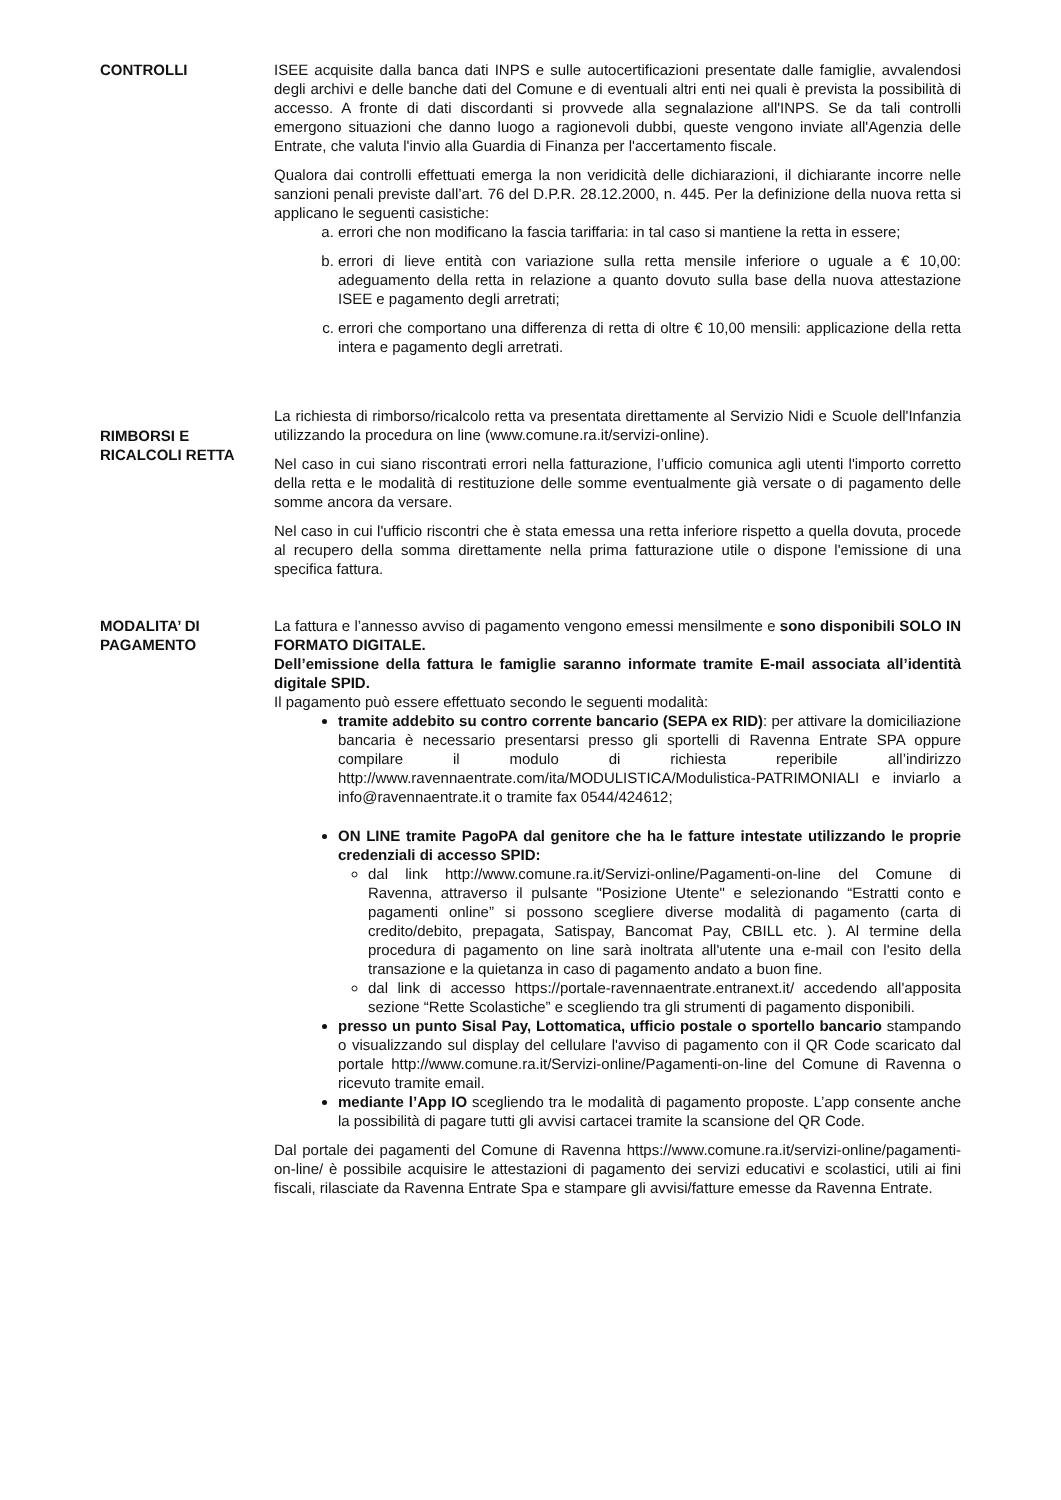CONTROLLI ISEE acquisite dalla banca dati INPS e sulle autocertificazioni presentate dalle famiglie, avvalendosi degli archivi e delle banche dati del Comune e di eventuali altri enti nei quali è prevista la possibilità di accesso. A fronte di dati discordanti si provvede alla segnalazione all'INPS. Se da tali controlli emergono situazioni che danno luogo a ragionevoli dubbi, queste vengono inviate all'Agenzia delle Entrate, che valuta l'invio alla Guardia di Finanza per l'accertamento fiscale.
Qualora dai controlli effettuati emerga la non veridicità delle dichiarazioni, il dichiarante incorre nelle sanzioni penali previste dall’art. 76 del D.P.R. 28.12.2000, n. 445. Per la definizione della nuova retta si applicano le seguenti casistiche:
a. errori che non modificano la fascia tariffaria: in tal caso si mantiene la retta in essere;
b. errori di lieve entità con variazione sulla retta mensile inferiore o uguale a € 10,00: adeguamento della retta in relazione a quanto dovuto sulla base della nuova attestazione ISEE e pagamento degli arretrati;
c. errori che comportano una differenza di retta di oltre € 10,00 mensili: applicazione della retta intera e pagamento degli arretrati.
RIMBORSI E RICALCOLI RETTA
La richiesta di rimborso/ricalcolo retta va presentata direttamente al Servizio Nidi e Scuole dell'Infanzia utilizzando la procedura on line (www.comune.ra.it/servizi-online).
Nel caso in cui siano riscontrati errori nella fatturazione, l’ufficio comunica agli utenti l'importo corretto della retta e le modalità di restituzione delle somme eventualmente già versate o di pagamento delle somme ancora da versare.
Nel caso in cui l'ufficio riscontri che è stata emessa una retta inferiore rispetto a quella dovuta, procede al recupero della somma direttamente nella prima fatturazione utile o dispone l'emissione di una specifica fattura.
MODALITA’ DI PAGAMENTO
La fattura e l’annesso avviso di pagamento vengono emessi mensilmente e sono disponibili SOLO IN FORMATO DIGITALE.
Dell’emissione della fattura le famiglie saranno informate tramite E-mail associata all’identità digitale SPID.
Il pagamento può essere effettuato secondo le seguenti modalità:
tramite addebito su contro corrente bancario (SEPA ex RID): per attivare la domiciliazione bancaria è necessario presentarsi presso gli sportelli di Ravenna Entrate SPA oppure compilare il modulo di richiesta reperibile all’indirizzo http://www.ravennaentrate.com/ita/MODULISTICA/Modulistica-PATRIMONIALI e inviarlo a info@ravennaentrate.it o tramite fax 0544/424612;
ON LINE tramite PagoPA dal genitore che ha le fatture intestate utilizzando le proprie credenziali di accesso SPID:
dal link http://www.comune.ra.it/Servizi-online/Pagamenti-on-line del Comune di Ravenna, attraverso il pulsante "Posizione Utente" e selezionando “Estratti conto e pagamenti online” si possono scegliere diverse modalità di pagamento (carta di credito/debito, prepagata, Satispay, Bancomat Pay, CBILL etc. ). Al termine della procedura di pagamento on line sarà inoltrata all'utente una e-mail con l'esito della transazione e la quietanza in caso di pagamento andato a buon fine.
dal link di accesso https://portale-ravennaentrate.entranext.it/ accedendo all'apposita sezione “Rette Scolastiche” e scegliendo tra gli strumenti di pagamento disponibili.
presso un punto Sisal Pay, Lottomatica, ufficio postale o sportello bancario stampando o visualizzando sul display del cellulare l'avviso di pagamento con il QR Code scaricato dal portale http://www.comune.ra.it/Servizi-online/Pagamenti-on-line del Comune di Ravenna o ricevuto tramite email.
mediante l’App IO scegliendo tra le modalità di pagamento proposte. L’app consente anche la possibilità di pagare tutti gli avvisi cartacei tramite la scansione del QR Code.
Dal portale dei pagamenti del Comune di Ravenna https://www.comune.ra.it/servizi-online/pagamenti-on-line/ è possibile acquisire le attestazioni di pagamento dei servizi educativi e scolastici, utili ai fini fiscali, rilasciate da Ravenna Entrate Spa e stampare gli avvisi/fatture emesse da Ravenna Entrate.